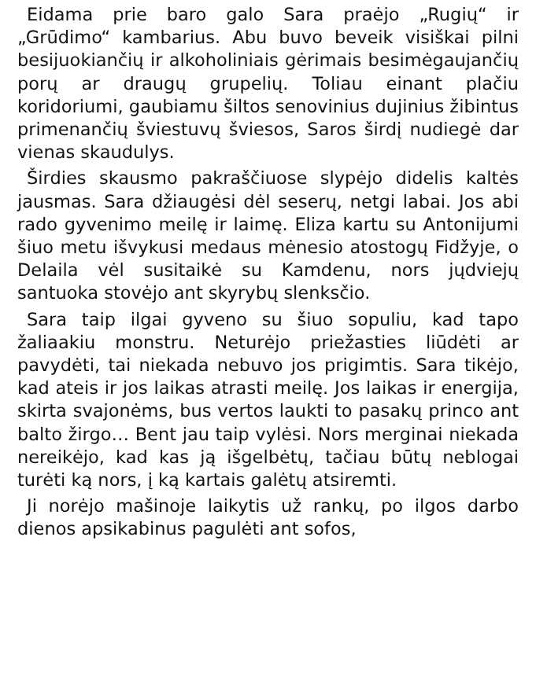Eidama prie baro galo Sara praėjo „Rugių“ ir „Grūdimo“ kambarius. Abu buvo beveik visiškai pilni besijuokiančių ir alkoholiniais gėrimais besimėgaujančių porų ar draugų grupelių. Toliau einant plačiu koridoriumi, gaubiamu šiltos senovinius dujinius žibintus primenančių šviestuvų šviesos, Saros širdį nudiegė dar vienas skaudulys.
Širdies skausmo pakraščiuose slypėjo didelis kaltės jausmas. Sara džiaugėsi dėl seserų, netgi labai. Jos abi rado gyvenimo meilę ir laimę. Eliza kartu su Antonijumi šiuo metu išvykusi medaus mėnesio atostogų Fidžyje, o Delaila vėl susitaikė su Kamdenu, nors jųdviejų santuoka stovėjo ant skyrybų slenksčio.
Sara taip ilgai gyveno su šiuo sopuliu, kad tapo žaliaakiu monstru. Neturėjo priežasties liūdėti ar pavydėti, tai niekada nebuvo jos prigimtis. Sara tikėjo, kad ateis ir jos laikas atrasti meilę. Jos laikas ir energija, skirta svajonėms, bus vertos laukti to pasakų princo ant balto žirgo… Bent jau taip vylėsi. Nors merginai niekada nereikėjo, kad kas ją išgelbėtų, tačiau būtų neblogai turėti ką nors, į ką kartais galėtų atsiremti.
Ji norėjo mašinoje laikytis už rankų, po ilgos darbo dienos apsikabinus pagulėti ant sofos,